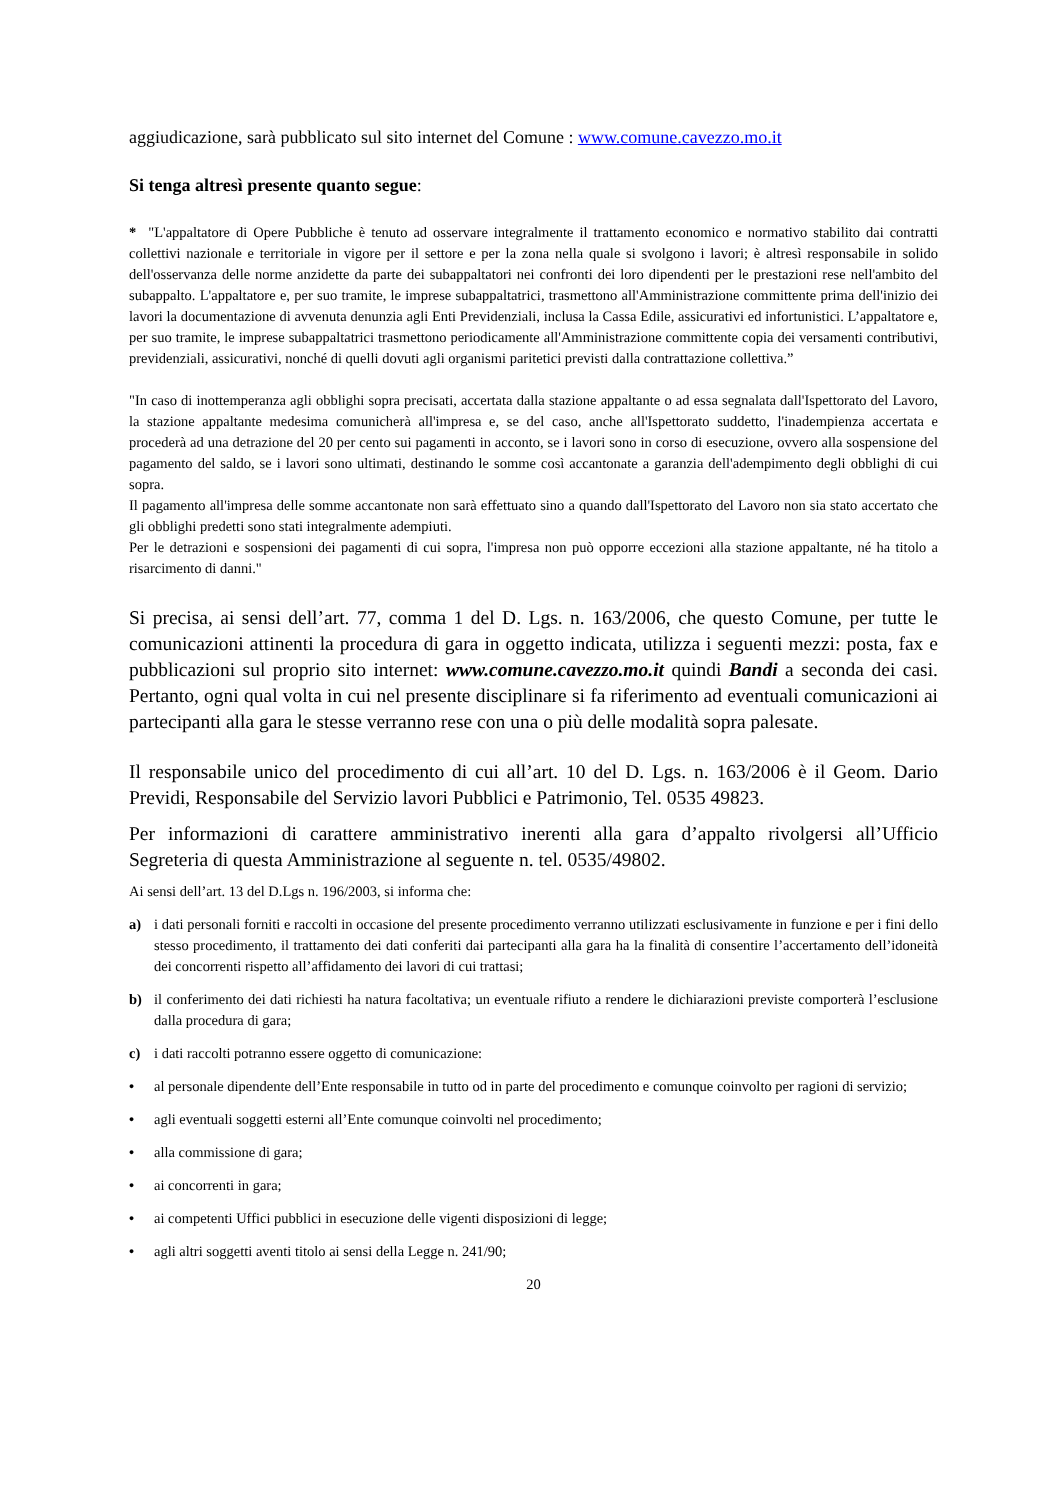aggiudicazione, sarà pubblicato sul sito internet del Comune : www.comune.cavezzo.mo.it
Si tenga altresì presente quanto segue:
* "L'appaltatore di Opere Pubbliche è tenuto ad osservare integralmente il trattamento economico e normativo stabilito dai contratti collettivi nazionale e territoriale in vigore per il settore e per la zona nella quale si svolgono i lavori; è altresì responsabile in solido dell'osservanza delle norme anzidette da parte dei subappaltatori nei confronti dei loro dipendenti per le prestazioni rese nell'ambito del subappalto. L'appaltatore e, per suo tramite, le imprese subappaltatrici, trasmettono all'Amministrazione committente prima dell'inizio dei lavori la documentazione di avvenuta denunzia agli Enti Previdenziali, inclusa la Cassa Edile, assicurativi ed infortunistici. L’appaltatore e, per suo tramite, le imprese subappaltatrici trasmettono periodicamente all'Amministrazione committente copia dei versamenti contributivi, previdenziali, assicurativi, nonché di quelli dovuti agli organismi paritetici previsti dalla contrattazione collettiva.”
"In caso di inottemperanza agli obblighi sopra precisati, accertata dalla stazione appaltante o ad essa segnalata dall'Ispettorato del Lavoro, la stazione appaltante medesima comunicherà all'impresa e, se del caso, anche all'Ispettorato suddetto, l'inadempienza accertata e procederà ad una detrazione del 20 per cento sui pagamenti in acconto, se i lavori sono in corso di esecuzione, ovvero alla sospensione del pagamento del saldo, se i lavori sono ultimati, destinando le somme così accantonate a garanzia dell'adempimento degli obblighi di cui sopra.
Il pagamento all'impresa delle somme accantonate non sarà effettuato sino a quando dall'Ispettorato del Lavoro non sia stato accertato che gli obblighi predetti sono stati integralmente adempiuti.
Per le detrazioni e sospensioni dei pagamenti di cui sopra, l'impresa non può opporre eccezioni alla stazione appaltante, né ha titolo a risarcimento di danni."
Si precisa, ai sensi dell’art. 77, comma 1 del D. Lgs. n. 163/2006, che questo Comune, per tutte le comunicazioni attinenti la procedura di gara in oggetto indicata, utilizza i seguenti mezzi: posta, fax e pubblicazioni sul proprio sito internet: www.comune.cavezzo.mo.it quindi Bandi a seconda dei casi. Pertanto, ogni qual volta in cui nel presente disciplinare si fa riferimento ad eventuali comunicazioni ai partecipanti alla gara le stesse verranno rese con una o più delle modalità sopra palesate.
Il responsabile unico del procedimento di cui all’art. 10 del D. Lgs. n. 163/2006 è il Geom. Dario Previdi, Responsabile del Servizio lavori Pubblici e Patrimonio, Tel. 0535 49823.
Per informazioni di carattere amministrativo inerenti alla gara d’appalto rivolgersi all’Ufficio Segreteria di questa Amministrazione al seguente n. tel. 0535/49802.
Ai sensi dell’art. 13 del D.Lgs n. 196/2003, si informa che:
a) i dati personali forniti e raccolti in occasione del presente procedimento verranno utilizzati esclusivamente in funzione e per i fini dello stesso procedimento, il trattamento dei dati conferiti dai partecipanti alla gara ha la finalità di consentire l’accertamento dell’idoneità dei concorrenti rispetto all’affidamento dei lavori di cui trattasi;
b) il conferimento dei dati richiesti ha natura facoltativa; un eventuale rifiuto a rendere le dichiarazioni previste comporterà l’esclusione dalla procedura di gara;
c) i dati raccolti potranno essere oggetto di comunicazione:
• al personale dipendente dell’Ente responsabile in tutto od in parte del procedimento e comunque coinvolto per ragioni di servizio;
• agli eventuali soggetti esterni all’Ente comunque coinvolti nel procedimento;
• alla commissione di gara;
• ai concorrenti in gara;
• ai competenti Uffici pubblici in esecuzione delle vigenti disposizioni di legge;
• agli altri soggetti aventi titolo ai sensi della Legge n. 241/90;
20